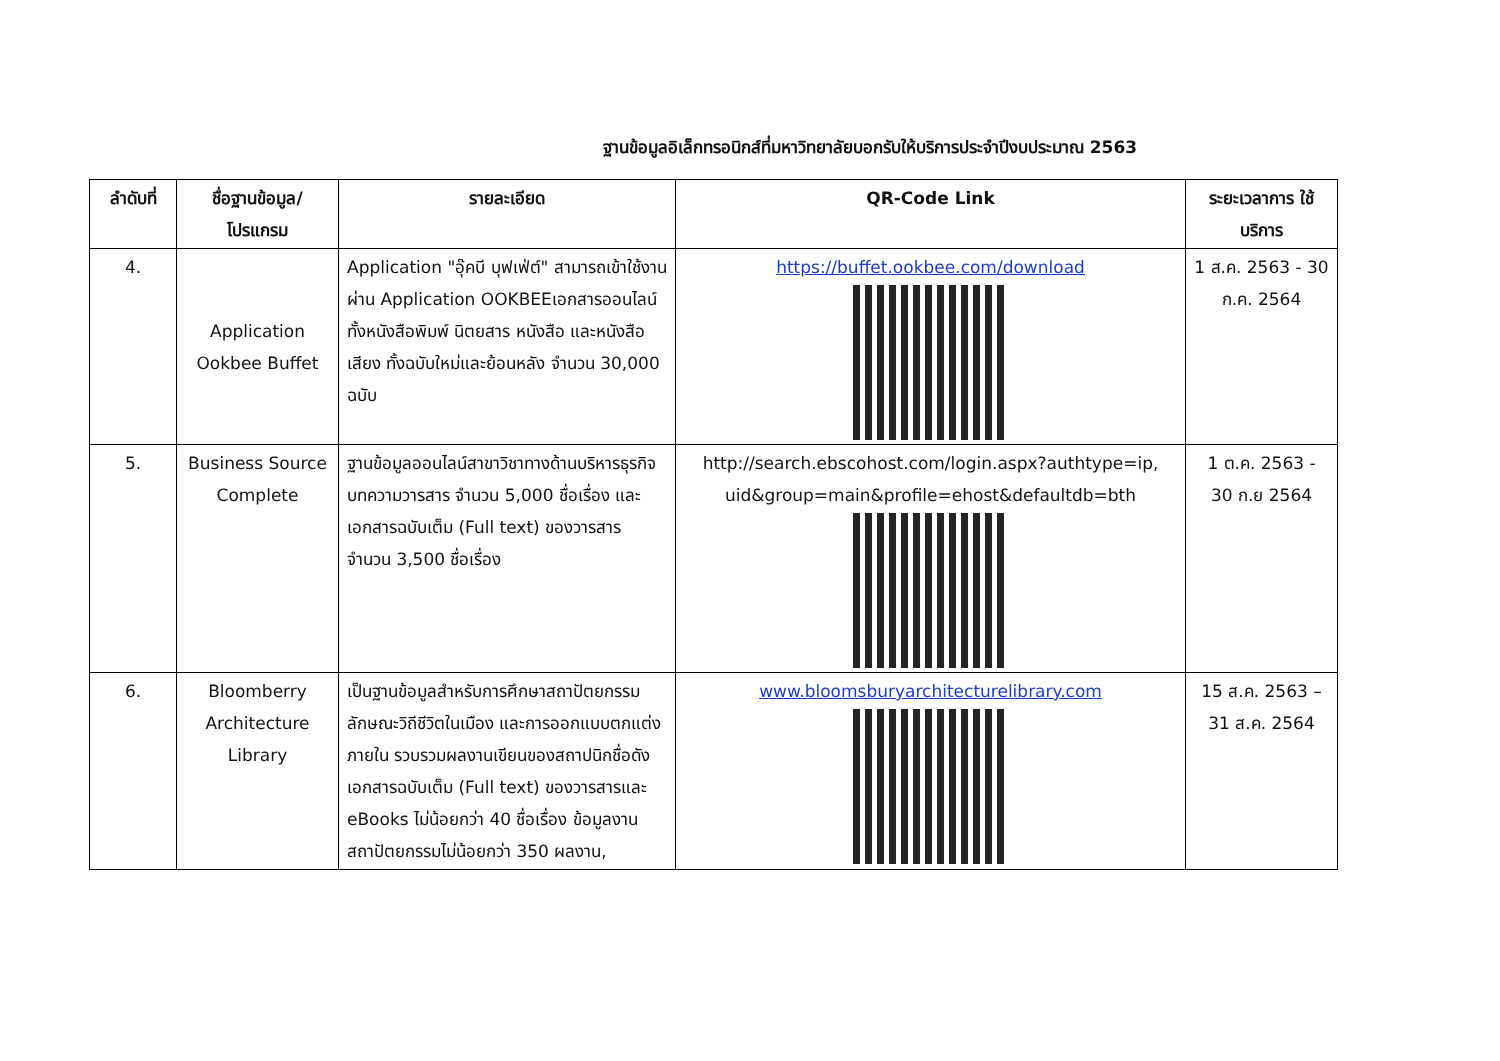ฐานข้อมูลอิเล็กทรอนิกส์ที่มหาวิทยาลัยบอกรับให้บริการประจำปีงบประมาณ 2563
| ลำดับที่ | ชื่อฐานข้อมูล/ โปรแกรม | รายละเอียด | QR-Code Link | ระยะเวลาการ ใช้บริการ |
| --- | --- | --- | --- | --- |
| 4. | Application Ookbee Buffet | Application "อุ๊คบี บุฟเฟ่ต์" สามารถเข้าใช้งานผ่าน Application OOKBEEเอกสารออนไลน์ทั้งหนังสือพิมพ์ นิตยสาร หนังสือ และหนังสือเสียง ทั้งฉบับใหม่และย้อนหลัง จำนวน 30,000 ฉบับ | https://buffet.ookbee.com/download | 1 ส.ค. 2563 - 30 ก.ค. 2564 |
| 5. | Business Source Complete | ฐานข้อมูลออนไลน์สาขาวิชาทางด้านบริหารธุรกิจ บทความวารสาร จำนวน 5,000 ชื่อเรื่อง และเอกสารฉบับเต็ม (Full text) ของวารสาร จำนวน 3,500 ชื่อเรื่อง | http://search.ebscohost.com/login.aspx?authtype=ip, uid&group=main&profile=ehost&defaultdb=bth | 1 ต.ค. 2563 - 30 ก.ย 2564 |
| 6. | Bloomberry Architecture Library | เป็นฐานข้อมูลสำหรับการศึกษาสถาปัตยกรรม ลักษณะวิถีชีวิตในเมือง และการออกแบบตกแต่งภายใน รวบรวมผลงานเขียนของสถาปนิกชื่อดัง เอกสารฉบับเต็ม (Full text) ของวารสารและ eBooks ไม่น้อยกว่า 40 ชื่อเรื่อง ข้อมูลงานสถาปัตยกรรมไม่น้อยกว่า 350 ผลงาน, | www.bloomsburyarchitecturelibrary.com | 15 ส.ค. 2563 – 31 ส.ค. 2564 |